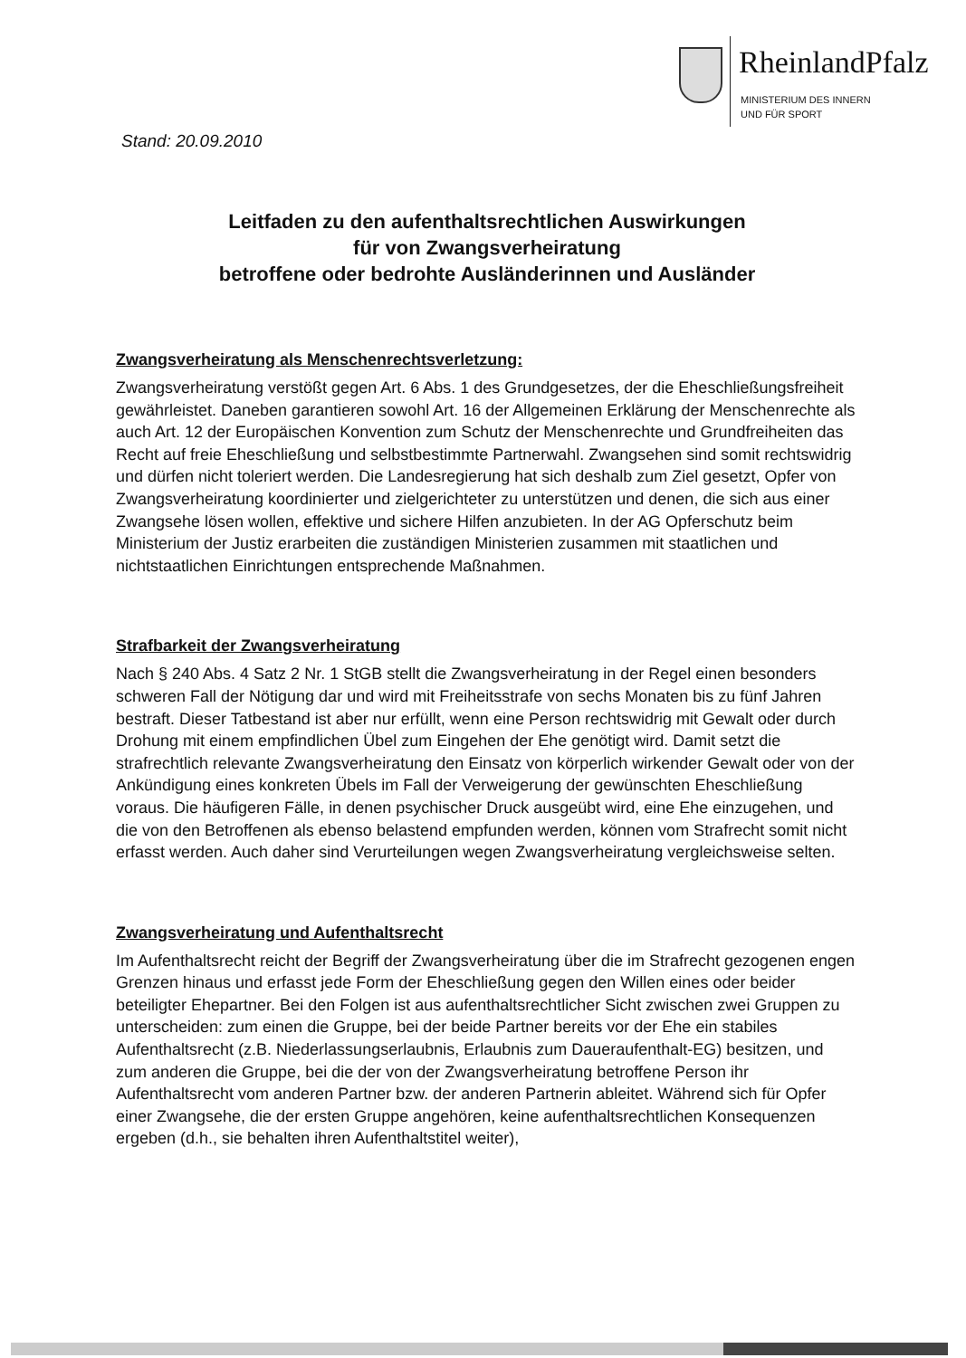RheinlandPfalz
MINISTERIUM DES INNERN
UND FÜR SPORT
Stand: 20.09.2010
Leitfaden zu den aufenthaltsrechtlichen Auswirkungen
für von Zwangsverheiratung
betroffene oder bedrohte Ausländerinnen und Ausländer
Zwangsverheiratung als Menschenrechtsverletzung:
Zwangsverheiratung verstößt gegen Art. 6 Abs. 1 des Grundgesetzes, der die Eheschließungsfreiheit gewährleistet. Daneben garantieren sowohl Art. 16 der Allgemeinen Erklärung der Menschenrechte als auch Art. 12 der Europäischen Konvention zum Schutz der Menschenrechte und Grundfreiheiten das Recht auf freie Eheschließung und selbstbestimmte Partnerwahl. Zwangsehen sind somit rechtswidrig und dürfen nicht toleriert werden. Die Landesregierung hat sich deshalb zum Ziel gesetzt, Opfer von Zwangsverheiratung koordinierter und zielgerichteter zu unterstützen und denen, die sich aus einer Zwangsehe lösen wollen, effektive und sichere Hilfen anzubieten. In der AG Opferschutz beim Ministerium der Justiz erarbeiten die zuständigen Ministerien zusammen mit staatlichen und nichtstaatlichen Einrichtungen entsprechende Maßnahmen.
Strafbarkeit der Zwangsverheiratung
Nach § 240 Abs. 4 Satz 2 Nr. 1 StGB stellt die Zwangsverheiratung in der Regel einen besonders schweren Fall der Nötigung dar und wird mit Freiheitsstrafe von sechs Monaten bis zu fünf Jahren bestraft. Dieser Tatbestand ist aber nur erfüllt, wenn eine Person rechtswidrig mit Gewalt oder durch Drohung mit einem empfindlichen Übel zum Eingehen der Ehe genötigt wird. Damit setzt die strafrechtlich relevante Zwangsverheiratung den Einsatz von körperlich wirkender Gewalt oder von der Ankündigung eines konkreten Übels im Fall der Verweigerung der gewünschten Eheschließung voraus. Die häufigeren Fälle, in denen psychischer Druck ausgeübt wird, eine Ehe einzugehen, und die von den Betroffenen als ebenso belastend empfunden werden, können vom Strafrecht somit nicht erfasst werden. Auch daher sind Verurteilungen wegen Zwangsverheiratung vergleichsweise selten.
Zwangsverheiratung und Aufenthaltsrecht
Im Aufenthaltsrecht reicht der Begriff der Zwangsverheiratung über die im Strafrecht gezogenen engen Grenzen hinaus und erfasst jede Form der Eheschließung gegen den Willen eines oder beider beteiligter Ehepartner. Bei den Folgen ist aus aufenthaltsrechtlicher Sicht zwischen zwei Gruppen zu unterscheiden: zum einen die Gruppe, bei der beide Partner bereits vor der Ehe ein stabiles Aufenthaltsrecht (z.B. Niederlassungserlaubnis, Erlaubnis zum Daueraufenthalt-EG) besitzen, und zum anderen die Gruppe, bei die der von der Zwangsverheiratung betroffene Person ihr Aufenthaltsrecht vom anderen Partner bzw. der anderen Partnerin ableitet. Während sich für Opfer einer Zwangsehe, die der ersten Gruppe angehören, keine aufenthaltsrechtlichen Konsequenzen ergeben (d.h., sie behalten ihren Aufenthaltstitel weiter),